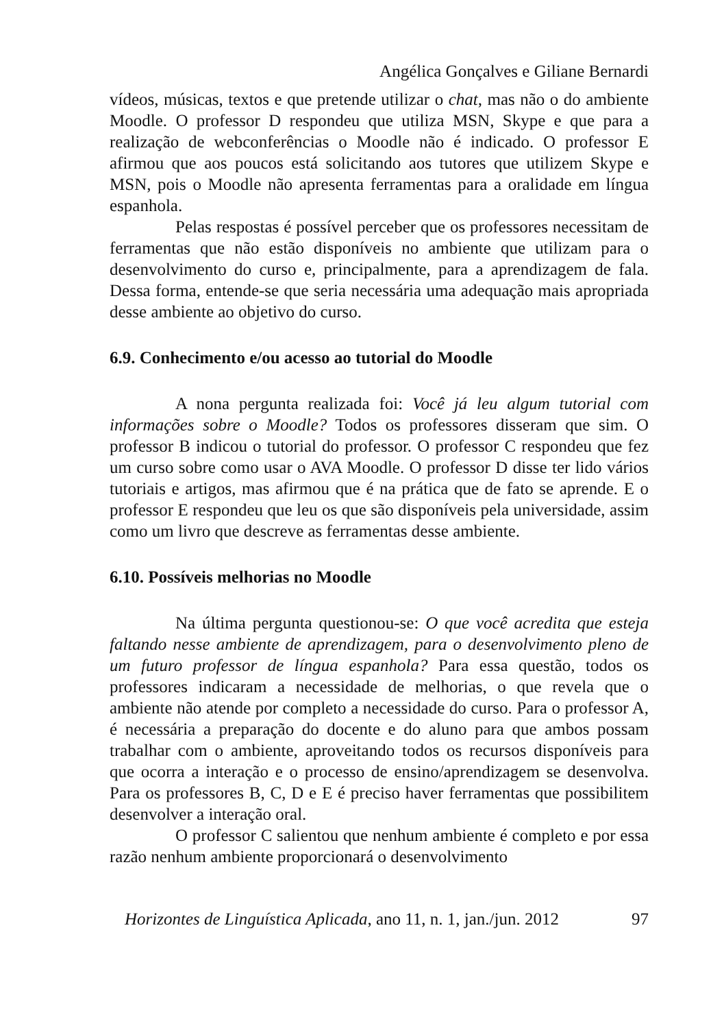Angélica Gonçalves e Giliane Bernardi
vídeos, músicas, textos e que pretende utilizar o chat, mas não o do ambiente Moodle. O professor D respondeu que utiliza MSN, Skype e que para a realização de webconferências o Moodle não é indicado. O professor E afirmou que aos poucos está solicitando aos tutores que utilizem Skype e MSN, pois o Moodle não apresenta ferramentas para a oralidade em língua espanhola.
Pelas respostas é possível perceber que os professores necessitam de ferramentas que não estão disponíveis no ambiente que utilizam para o desenvolvimento do curso e, principalmente, para a aprendizagem de fala. Dessa forma, entende-se que seria necessária uma adequação mais apropriada desse ambiente ao objetivo do curso.
6.9. Conhecimento e/ou acesso ao tutorial do Moodle
A nona pergunta realizada foi: Você já leu algum tutorial com informações sobre o Moodle? Todos os professores disseram que sim. O professor B indicou o tutorial do professor. O professor C respondeu que fez um curso sobre como usar o AVA Moodle. O professor D disse ter lido vários tutoriais e artigos, mas afirmou que é na prática que de fato se aprende. E o professor E respondeu que leu os que são disponíveis pela universidade, assim como um livro que descreve as ferramentas desse ambiente.
6.10. Possíveis melhorias no Moodle
Na última pergunta questionou-se: O que você acredita que esteja faltando nesse ambiente de aprendizagem, para o desenvolvimento pleno de um futuro professor de língua espanhola? Para essa questão, todos os professores indicaram a necessidade de melhorias, o que revela que o ambiente não atende por completo a necessidade do curso. Para o professor A, é necessária a preparação do docente e do aluno para que ambos possam trabalhar com o ambiente, aproveitando todos os recursos disponíveis para que ocorra a interação e o processo de ensino/aprendizagem se desenvolva. Para os professores B, C, D e E é preciso haver ferramentas que possibilitem desenvolver a interação oral.
O professor C salientou que nenhum ambiente é completo e por essa razão nenhum ambiente proporcionará o desenvolvimento
Horizontes de Linguística Aplicada, ano 11, n. 1, jan./jun. 2012 97